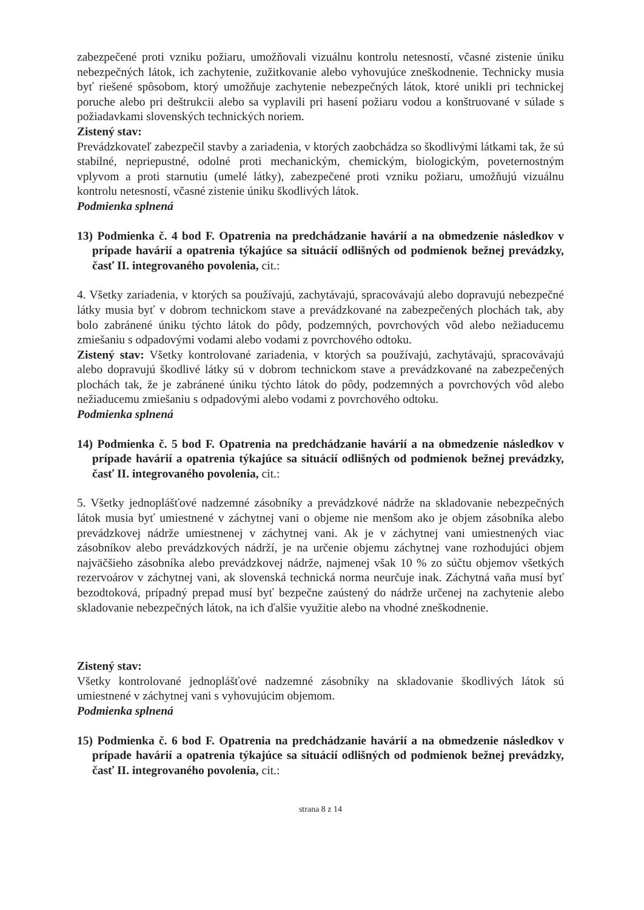zabezpečené proti vzniku požiaru, umožňovali vizuálnu kontrolu netesností, včasné zistenie úniku nebezpečných látok, ich zachytenie, zužitkovanie alebo vyhovujúce zneškodnenie. Technicky musia byť riešené spôsobom, ktorý umožňuje zachytenie nebezpečných látok, ktoré unikli pri technickej poruche alebo pri deštrukcii alebo sa vyplavili pri hasení požiaru vodou a konštruované v súlade s požiadavkami slovenských technických noriem.
Zistený stav:
Prevádzkovateľ zabezpečil stavby a zariadenia, v ktorých zaobchádza so škodlivými látkami tak, že sú stabilné, nepriepustné, odolné proti mechanickým, chemickým, biologickým, poveternostným vplyvom a proti starnutiu (umelé látky), zabezpečené proti vzniku požiaru, umožňujú vizuálnu kontrolu netesností, včasné zistenie úniku škodlivých látok.
Podmienka splnená
13) Podmienka č. 4 bod F. Opatrenia na predchádzanie havárií a na obmedzenie následkov v prípade havárií a opatrenia týkajúce sa situácií odlišných od podmienok bežnej prevádzky, časť II. integrovaného povolenia, cit.:
4. Všetky zariadenia, v ktorých sa používajú, zachytávajú, spracovávajú alebo dopravujú nebezpečné látky musia byť v dobrom technickom stave a prevádzkované na zabezpečených plochách tak, aby bolo zabránené úniku týchto látok do pôdy, podzemných, povrchových vôd alebo nežiaducemu zmiešaniu s odpadovými vodami alebo vodami z povrchového odtoku.
Zistený stav: Všetky kontrolované zariadenia, v ktorých sa používajú, zachytávajú, spracovávajú alebo dopravujú škodlivé látky sú v dobrom technickom stave a prevádzkované na zabezpečených plochách tak, že je zabránené úniku týchto látok do pôdy, podzemných a povrchových vôd alebo nežiaducemu zmiešaniu s odpadovými alebo vodami z povrchového odtoku.
Podmienka splnená
14) Podmienka č. 5 bod F. Opatrenia na predchádzanie havárií a na obmedzenie následkov v prípade havárií a opatrenia týkajúce sa situácií odlišných od podmienok bežnej prevádzky, časť II. integrovaného povolenia, cit.:
5. Všetky jednoplášťové nadzemné zásobníky a prevádzkové nádrže na skladovanie nebezpečných látok musia byť umiestnené v záchytnej vani o objeme nie menšom ako je objem zásobníka alebo prevádzkovej nádrže umiestnenej v záchytnej vani. Ak je v záchytnej vani umiestnených viac zásobníkov alebo prevádzkových nádrží, je na určenie objemu záchytnej vane rozhodujúci objem najväčšieho zásobníka alebo prevádzkovej nádrže, najmenej však 10 % zo súčtu objemov všetkých rezervoárov v záchytnej vani, ak slovenská technická norma neurčuje inak. Záchytná vaňa musí byť bezodtoková, prípadný prepad musí byť bezpečne zaústený do nádrže určenej na zachytenie alebo skladovanie nebezpečných látok, na ich ďalšie využitie alebo na vhodné zneškodnenie.
Zistený stav:
Všetky kontrolované jednoplášťové nadzemné zásobníky na skladovanie škodlivých látok sú umiestnené v záchytnej vani s vyhovujúcim objemom.
Podmienka splnená
15) Podmienka č. 6 bod F. Opatrenia na predchádzanie havárií a na obmedzenie následkov v prípade havárií a opatrenia týkajúce sa situácií odlišných od podmienok bežnej prevádzky, časť II. integrovaného povolenia, cit.:
strana 8 z 14